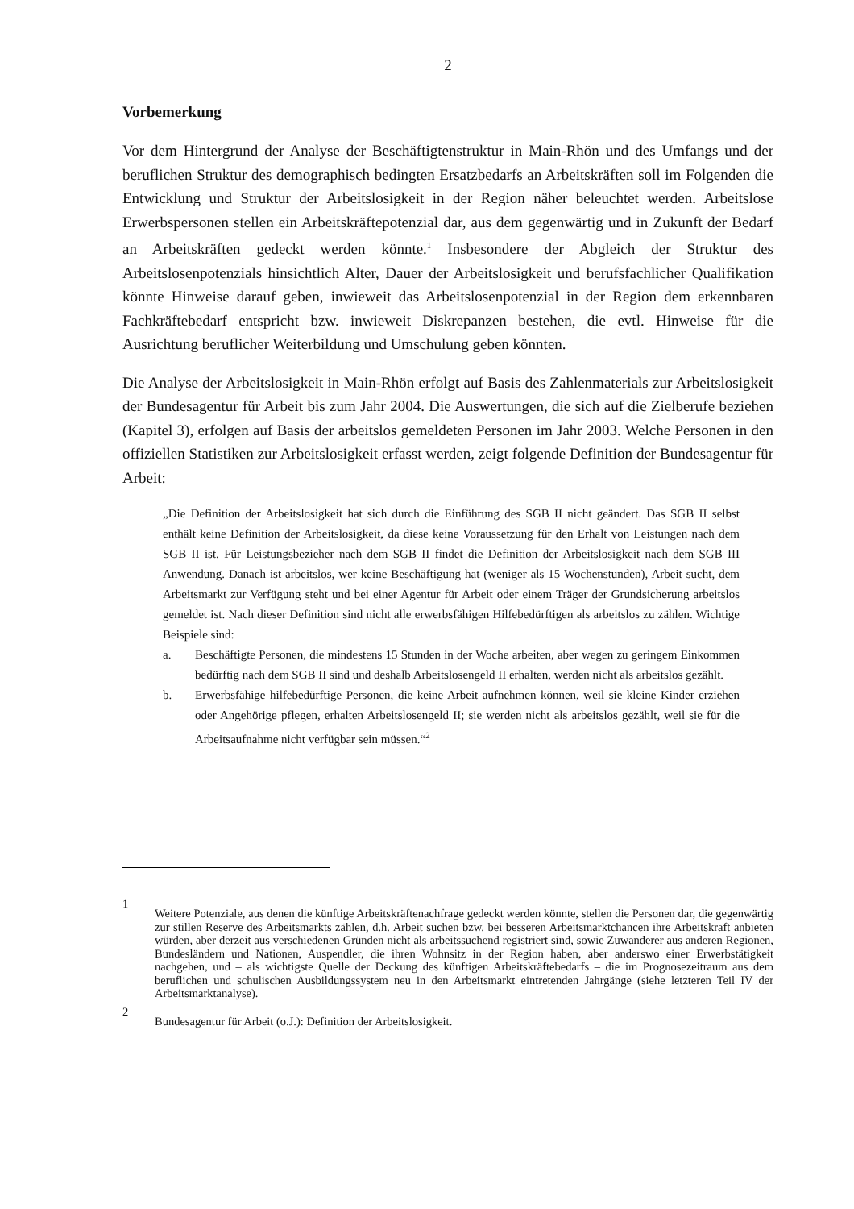2
Vorbemerkung
Vor dem Hintergrund der Analyse der Beschäftigtenstruktur in Main-Rhön und des Umfangs und der beruflichen Struktur des demographisch bedingten Ersatzbedarfs an Arbeitskräften soll im Folgenden die Entwicklung und Struktur der Arbeitslosigkeit in der Region näher beleuchtet werden. Arbeitslose Erwerbspersonen stellen ein Arbeitskräftepotenzial dar, aus dem gegenwärtig und in Zukunft der Bedarf an Arbeitskräften gedeckt werden könnte.<sup>1</sup> Insbesondere der Abgleich der Struktur des Arbeitslosenpotenzials hinsichtlich Alter, Dauer der Arbeitslosigkeit und berufsfachlicher Qualifikation könnte Hinweise darauf geben, inwieweit das Arbeitslosenpotenzial in der Region dem erkennbaren Fachkräftebedarf entspricht bzw. inwieweit Diskrepanzen bestehen, die evtl. Hinweise für die Ausrichtung beruflicher Weiterbildung und Umschulung geben könnten.
Die Analyse der Arbeitslosigkeit in Main-Rhön erfolgt auf Basis des Zahlenmaterials zur Arbeitslosigkeit der Bundesagentur für Arbeit bis zum Jahr 2004. Die Auswertungen, die sich auf die Zielberufe beziehen (Kapitel 3), erfolgen auf Basis der arbeitslos gemeldeten Personen im Jahr 2003. Welche Personen in den offiziellen Statistiken zur Arbeitslosigkeit erfasst werden, zeigt folgende Definition der Bundesagentur für Arbeit:
„Die Definition der Arbeitslosigkeit hat sich durch die Einführung des SGB II nicht geändert. Das SGB II selbst enthält keine Definition der Arbeitslosigkeit, da diese keine Voraussetzung für den Erhalt von Leistungen nach dem SGB II ist. Für Leistungsbezieher nach dem SGB II findet die Definition der Arbeitslosigkeit nach dem SGB III Anwendung. Danach ist arbeitslos, wer keine Beschäftigung hat (weniger als 15 Wochenstunden), Arbeit sucht, dem Arbeitsmarkt zur Verfügung steht und bei einer Agentur für Arbeit oder einem Träger der Grundsicherung arbeitslos gemeldet ist. Nach dieser Definition sind nicht alle erwerbsfähigen Hilfebedürftigen als arbeitslos zu zählen. Wichtige Beispiele sind:
a. Beschäftigte Personen, die mindestens 15 Stunden in der Woche arbeiten, aber wegen zu geringem Einkommen bedürftig nach dem SGB II sind und deshalb Arbeitslosengeld II erhalten, werden nicht als arbeitslos gezählt.
b. Erwerbsfähige hilfebedürftige Personen, die keine Arbeit aufnehmen können, weil sie kleine Kinder erziehen oder Angehörige pflegen, erhalten Arbeitslosengeld II; sie werden nicht als arbeitslos gezählt, weil sie für die Arbeitsaufnahme nicht verfügbar sein müssen.“<sup>2</sup>
1 Weitere Potenziale, aus denen die künftige Arbeitskräftenachfrage gedeckt werden könnte, stellen die Personen dar, die gegenwärtig zur stillen Reserve des Arbeitsmarkts zählen, d.h. Arbeit suchen bzw. bei besseren Arbeitsmarktchancen ihre Arbeitskraft anbieten würden, aber derzeit aus verschiedenen Gründen nicht als arbeitssuchend registriert sind, sowie Zuwanderer aus anderen Regionen, Bundesländern und Nationen, Auspendler, die ihren Wohnsitz in der Region haben, aber anderswo einer Erwerbstätigkeit nachgehen, und – als wichtigste Quelle der Deckung des künftigen Arbeitskräftebedarfs – die im Prognosezeitraum aus dem beruflichen und schulischen Ausbildungssystem neu in den Arbeitsmarkt eintretenden Jahrgänge (siehe letzteren Teil IV der Arbeitsmarktanalyse).
2 Bundesagentur für Arbeit (o.J.): Definition der Arbeitslosigkeit.